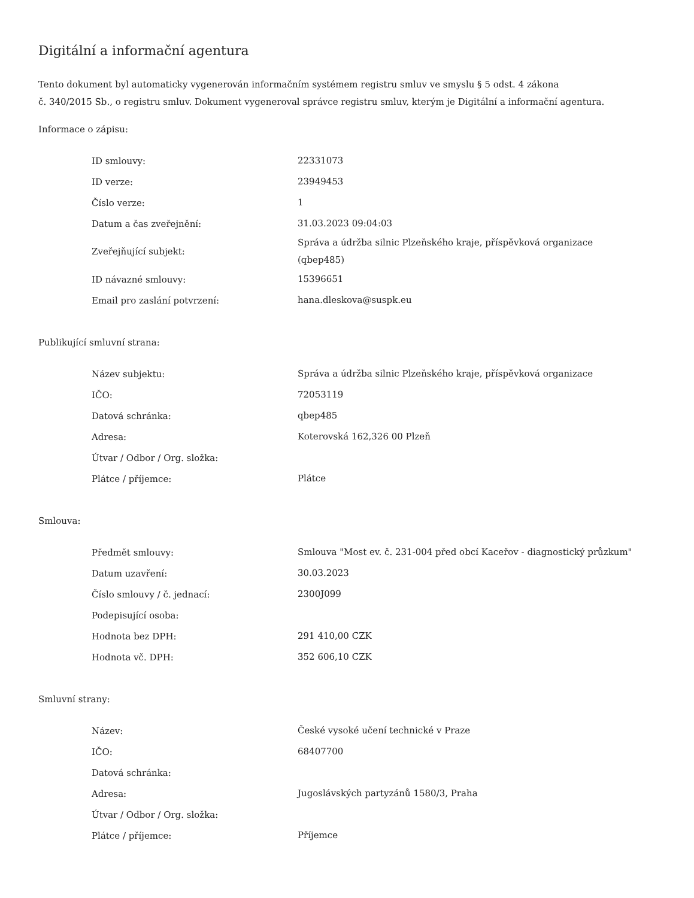Digitální a informační agentura
Tento dokument byl automaticky vygenerován informačním systémem registru smluv ve smyslu § 5 odst. 4 zákona
č. 340/2015 Sb., o registru smluv. Dokument vygeneroval správce registru smluv, kterým je Digitální a informační agentura.
Informace o zápisu:
| ID smlouvy: | 22331073 |
| ID verze: | 23949453 |
| Číslo verze: | 1 |
| Datum a čas zveřejnění: | 31.03.2023 09:04:03 |
| Zveřejňující subjekt: | Správa a údržba silnic Plzeňského kraje, příspěvková organizace (qbep485) |
| ID návazné smlouvy: | 15396651 |
| Email pro zaslání potvrzení: | hana.dleskova@suspk.eu |
Publikující smluvní strana:
| Název subjektu: | Správa a údržba silnic Plzeňského kraje, příspěvková organizace |
| IČO: | 72053119 |
| Datová schránka: | qbep485 |
| Adresa: | Koterovská 162,326 00 Plzeň |
| Útvar / Odbor / Org. složka: | |
| Plátce / příjemce: | Plátce |
Smlouva:
| Předmět smlouvy: | Smlouva "Most ev. č. 231-004 před obcí Kaceřov - diagnostický průzkum" |
| Datum uzavření: | 30.03.2023 |
| Číslo smlouvy / č. jednací: | 2300J099 |
| Podepisující osoba: | |
| Hodnota bez DPH: | 291 410,00 CZK |
| Hodnota vč. DPH: | 352 606,10 CZK |
Smluvní strany:
| Název: | České vysoké učení technické v Praze |
| IČO: | 68407700 |
| Datová schránka: | |
| Adresa: | Jugoslávských partyzánů 1580/3, Praha |
| Útvar / Odbor / Org. složka: | |
| Plátce / příjemce: | Příjemce |